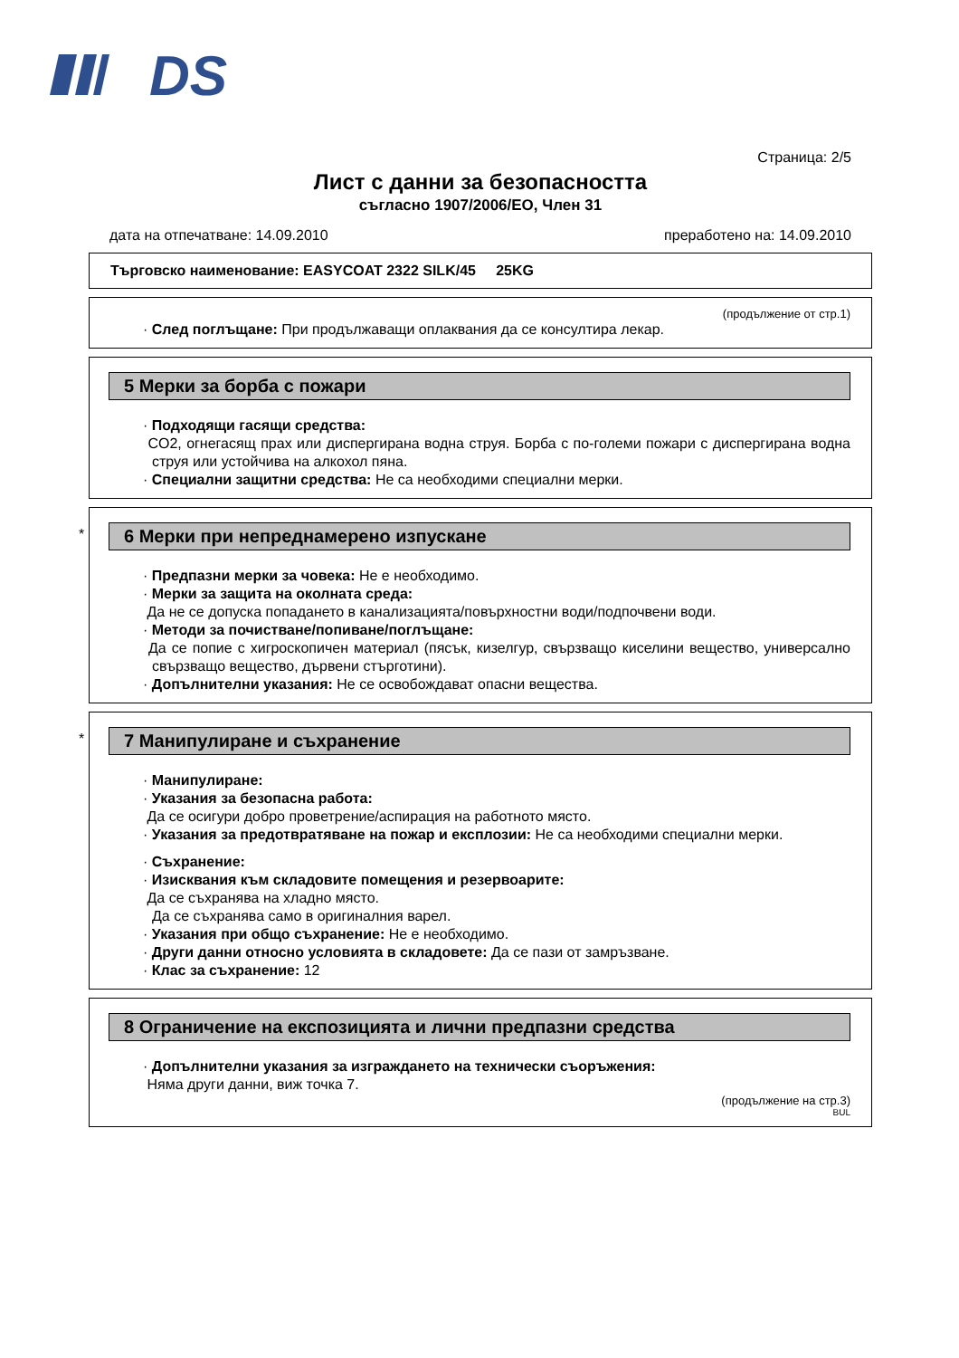DS
Страница: 2/5
Лист с данни за безопасността
съгласно 1907/2006/ЕО, Член 31
дата на отпечатване: 14.09.2010 преработено на: 14.09.2010
Търговско наименование: EASYCOAT 2322 SILK/45 25KG
(продължение от стр.1)
· След поглъщане: При продължаващи оплаквания да се консултира лекар.
5 Мерки за борба с пожари
· Подходящи гасящи средства:
CO2, огнегасящ прах или диспергирана водна струя. Борба с по-големи пожари с диспергирана водна струя или устойчива на алкохол пяна.
· Специални защитни средства: Не са необходими специални мерки.
*
6 Мерки при непреднамерено изпускане
· Предпазни мерки за човека: Не е необходимо.
· Мерки за защита на околната среда:
Да не се допуска попадането в канализацията/повърхностни води/подпочвени води.
· Методи за почистване/попиване/поглъщане:
Да се попие с хигроскопичен материал (пясък, кизелгур, свързващо киселини вещество, универсално свързващо вещество, дървени стърготини).
· Допълнителни указания: Не се освобождават опасни вещества.
*
7 Манипулиране и съхранение
· Манипулиране:
· Указания за безопасна работа:
Да се осигури добро проветрение/аспирация на работното място.
· Указания за предотвратяване на пожар и експлозии: Не са необходими специални мерки.
· Съхранение:
· Изисквания към складовите помещения и резервоарите:
Да се съхранява на хладно място.
Да се съхранява само в оригиналния варел.
· Указания при общо съхранение: Не е необходимо.
· Други данни относно условията в складовете: Да се пази от замръзване.
· Клас за съхранение: 12
8 Ограничение на експозицията и лични предпазни средства
· Допълнителни указания за изграждането на технически съоръжения:
Няма други данни, виж точка 7.
(продължение на стр.3)
BUL